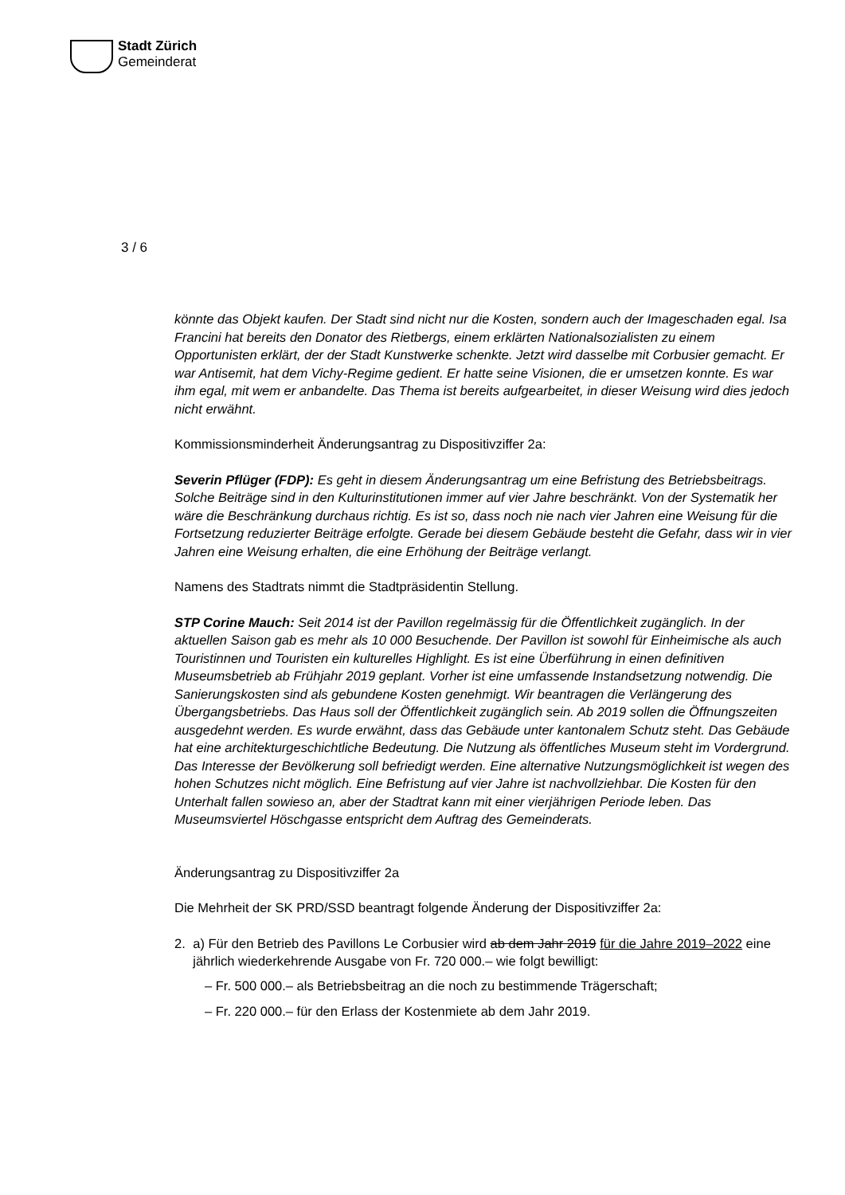Stadt Zürich
Gemeinderat
3 / 6
könnte das Objekt kaufen. Der Stadt sind nicht nur die Kosten, sondern auch der Imageschaden egal. Isa Francini hat bereits den Donator des Rietbergs, einem erklärten Nationalsozialisten zu einem Opportunisten erklärt, der der Stadt Kunstwerke schenkte. Jetzt wird dasselbe mit Corbusier gemacht. Er war Antisemit, hat dem Vichy-Regime gedient. Er hatte seine Visionen, die er umsetzen konnte. Es war ihm egal, mit wem er anbandelte. Das Thema ist bereits aufgearbeitet, in dieser Weisung wird dies jedoch nicht erwähnt.
Kommissionsminderheit Änderungsantrag zu Dispositivziffer 2a:
Severin Pflüger (FDP): Es geht in diesem Änderungsantrag um eine Befristung des Betriebsbeitrags. Solche Beiträge sind in den Kulturinstitutionen immer auf vier Jahre beschränkt. Von der Systematik her wäre die Beschränkung durchaus richtig. Es ist so, dass noch nie nach vier Jahren eine Weisung für die Fortsetzung reduzierter Beiträge erfolgte. Gerade bei diesem Gebäude besteht die Gefahr, dass wir in vier Jahren eine Weisung erhalten, die eine Erhöhung der Beiträge verlangt.
Namens des Stadtrats nimmt die Stadtpräsidentin Stellung.
STP Corine Mauch: Seit 2014 ist der Pavillon regelmässig für die Öffentlichkeit zugänglich. In der aktuellen Saison gab es mehr als 10 000 Besuchende. Der Pavillon ist sowohl für Einheimische als auch Touristinnen und Touristen ein kulturelles Highlight. Es ist eine Überführung in einen definitiven Museumsbetrieb ab Frühjahr 2019 geplant. Vorher ist eine umfassende Instandsetzung notwendig. Die Sanierungskosten sind als gebundene Kosten genehmigt. Wir beantragen die Verlängerung des Übergangsbetriebs. Das Haus soll der Öffentlichkeit zugänglich sein. Ab 2019 sollen die Öffnungszeiten ausgedehnt werden. Es wurde erwähnt, dass das Gebäude unter kantonalem Schutz steht. Das Gebäude hat eine architekturgeschichtliche Bedeutung. Die Nutzung als öffentliches Museum steht im Vordergrund. Das Interesse der Bevölkerung soll befriedigt werden. Eine alternative Nutzungsmöglichkeit ist wegen des hohen Schutzes nicht möglich. Eine Befristung auf vier Jahre ist nachvollziehbar. Die Kosten für den Unterhalt fallen sowieso an, aber der Stadtrat kann mit einer vierjährigen Periode leben. Das Museumsviertel Höschgasse entspricht dem Auftrag des Gemeinderats.
Änderungsantrag zu Dispositivziffer 2a
Die Mehrheit der SK PRD/SSD beantragt folgende Änderung der Dispositivziffer 2a:
2. a) Für den Betrieb des Pavillons Le Corbusier wird ab dem Jahr 2019 für die Jahre 2019–2022 eine jährlich wiederkehrende Ausgabe von Fr. 720 000.– wie folgt bewilligt:
– Fr. 500 000.– als Betriebsbeitrag an die noch zu bestimmende Trägerschaft;
– Fr. 220 000.– für den Erlass der Kostenmiete ab dem Jahr 2019.